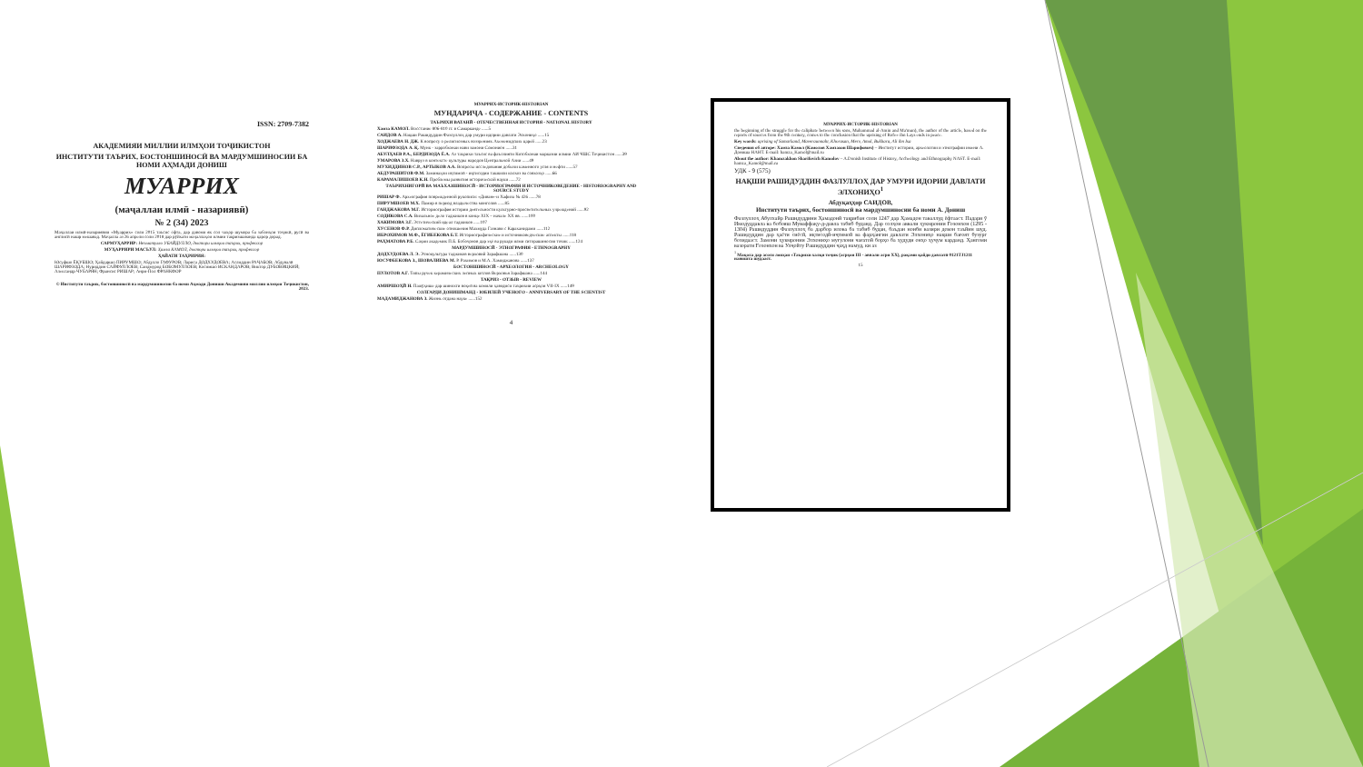ISSN: 2709-7382
АКАДЕМИЯИ МИЛЛИИ ИЛМҲОИ ТОҶИКИСТОН
ИНСТИТУТИ ТАЪРИХ, БОСТОНШИНОСӢ ВА МАРДУМШИНОСИИ БА НОМИ АҲМАДИ ДОНИШ
МУАРРИХ
(маҷаллаи илмӣ - назариявӣ)
№ 2 (34) 2023
Маҷаллаи илмӣ-назариявии «Муаррих» соли 2015 таъсис ёфта, дар давоми як сол чаҳор шумора ба забонҳои тоҷикӣ, русӣ ва англисӣ нашр мешавад. Маҷалла аз 26 апрели соли 2018 дар рӯйхати маҷаллаҳои илмии тақризшаванда қарор дорад.
САРМУҲАРРИР: Неъматулло УБАЙДУЛЛО, доктори илмҳои таърих, профессор
МУҲАРРИРИ МАСЪУЛ: Ҳамза КАМОЛ, доктори илмҳои таърих, профессор
ҲАЙАТИ ТАҲРИРИЯ:
Юсуфшо ЁҚУБШО; Ҳайдаршо ПИРУМШО; Абдулло ГАФУРОВ; Лариса ДОДХУДОЕВА; Аслиддин РАҶАБОВ; Абдувалӣ ШАРИФЗОДА; Нуриддин САЙФУЛЛОЕВ; Саидмурод БОБОМУЛЛОЕВ; Косимшо ИСКАНДАРОВ; Виктор ДУБОВИЦКИЙ; Александр ЧУБАРЯН; Франсис РИШАР; Анри-Пол ФРАНКФОР
© Институти таърих, бостоншиносӣ ва мардумшиносии ба номи Аҳмади Дониши Академияи миллии илмҳои Тоҷикистон, 2023.
МУАРРИХ-ИСТОРИК-HISTORIAN
МУНДАРИҶА - СОДЕРЖАНИЕ - CONTENTS
ТАЪРИХИ ВАТАНӢ - ОТЕЧЕСТВЕННАЯ ИСТОРИЯ - NATIONAL HISTORY
Хамза КАМОЛ. Восстание 806-810 гг. в Самарканде ......5
САИДОВ А. Нақши Рашидуддин Фазлуллоҳ дар умури идории давлати Элхониҳо ......15
ХОДЖАЕВА Н. ДЖ. К вопросу о религиозных воззрениях Ахеменидских царей ......23
ШАРИФЗОДА А. Қ. Мунк - зарробхонаи нави замони Сомониён ......31
АБУЛҲАЕВ Р.А., БЕРДИЗОДА Ё.А. Аз таърихи таъсис ва фаъолияти Китобхонаи марказии илмии АИ ЧШС Тоҷикистон ......39
УМАРОВА З.Х. Навруз в контексте культуры народов Центральной Азии ......49
МУХИДДИНОВ С.Р., АРТЫКОВ А.А. Вопросы исследования добычи каменного угля и нефти ......57
АБДУРАШИТОВ Ф.М. Заминаҳои иҷтимоӣ - иқтисодии ташкили колхоз ва совхозҳо ......66
КАРАМАЛИШОЕВ К.Н. Проблемы развития исторической науки ......72
ТАЪРИХНИГОРӢ ВА МАЪХАЗШИНОСӢ - ИСТОРИОГРАФИЯ И ИСТОЧНИКОВЕДЕНИЕ - HISTORIOGRAPHY AND SOURCE STUDY
РИШАР Ф. Археография поврежденной рукописи: «Диван»-и Хафиза № 426 ......78
ПИРУМШОЕВ М.Х. Памир в период владычества монголов ......85
ГАНДЖАКОВА М.Г. Историография истории деятельности культурно-просветительных учреждений ......92
СОДИКОВА С.А. Визальное дело таджиков в конце XIX – начале XX вв. ......100
ХАКИМОВА З.Г. Эстетический идеал таджиков ......107
ХУСЕНОВ Ф.Р. Дипломатические отношения Махмуда Газнави с Караханидами ......112
ИБРОХИМОВ М.Ф., ЁГИБЕКОВА Б.Т. Историографические и источниковедческие аспекты ......118
РАҲМАТОВА Р.Б. Саҳми академик П.Б. Бобоҷонов дар эҳё ва рушди илми ситорашиносии точик ......124
МАРДУМШИНОСӢ - ЭТНОГРАФИЯ - ETHNOGRAPHY
ДОДХУДОЕВА Л. Э. Этнокультура таджиков верховий Зарафшана ......130
ЮСУФБЕКОВА З., ШОВАЛИЕВА М. Р. Рахимов и М.А. Хамиджанова ......137
БОСТОНШИНОСӢ - АРХЕОЛОГИЯ - ARCHEOLOGY
ПУЛОТОВ А.Г. Типы ручек керамических лепных котлов Верховья Зарафшана ......144
ТАҚРИЗ - ОТЗЫВ - REVIEW
АМИРШОҲӢ Н. Пажӯҳише дар шинохти воқеӣ ва комили ҳаводиси таърихии асрҳои VII-IX ......149
СОЛГАРДИ ДОНИШМАНД - ЮБИЛЕЙ УЧЕНОГО - ANNIVERSARY OF THE SCIENTIST
МАДАМИДЖАНОВА З. Жизнь отдана науке ......152
4
МУАРРИХ-ИСТОРИК-HISTORIAN
the beginning of the struggle for the caliphate between his sons, Muhammad al-Amin and Ma'mun), the author of the article, based on the reports of sources from the 9th century, comes to the conclusion that the uprising of Rofe» ibn Lays ends in peace.
Key words: uprising of Samarkand, Maveraunnahr, Khorasan, Merv, Amul, Bukhara, Ali ibn Isa
Сведения об авторе: Хамза Камол (Камолов Хамзахон Шарифович) – Институт истории, археологии и этнографии имени А. Дониша НАНТ. E-mail: hamza_Kamol@mail.ru
About the author: Khamzakhon Sharifovich Kamolov – A.Donish Institute of History, Archeology and Ethnography NAST. E-mail: hamza_Kamol@mail.ru
УДК - 9 (575)
НАҚШИ РАШИДУДДИН ФАЗЛУЛЛОҲ ДАР УМУРИ ИДОРИИ ДАВЛАТИ ЭЛХОНИҲО<sup>1</sup>
Абдуқаҳҳор САИДОВ,
Институти таърих, бостоншиносӣ ва мардумшиносии ба номи А. Дониш
Фазлуллоҳ Абулхайр Рашидуддини Ҳамадонӣ тақрибан соли 1247 дар Ҳамадон таваллуд ёфтааст. Падари ӯ Имодуддавла ва бобояш Муваффақу-д-давла табиб буданд. Дар солҳои аввали ҳукмронии Ғозонхон (1295 - 1304) Рашидуддин Фазлуллоҳ ба дарбор илова ба табиб будан, баъдан ноиби вазири девон таъйин шуд. Рашидуддин дар ҳаёти сиёсӣ, иқтисодӣ-иҷтимоӣ ва фарҳангии давлати Элхониҳо нақши бағоят бузург бозидааст. Замони ҳукмронии Элхониҳо муғулони чағатоӣ борҳо ба ҳудуди онҳо ҳуҷум карданд. Ҳангоми вазорати Ғозонхон ва Улҷойту Рашидуддин ҷаҳд намуд, ки аз
<sup>1</sup> Мақола дар асоси лоиҳаи «Таърихи халқи тоҷик (асрҳои III - аввали асри XX), рақами қайди давлатӣ 0121TJ1211 навишта шудааст.
15